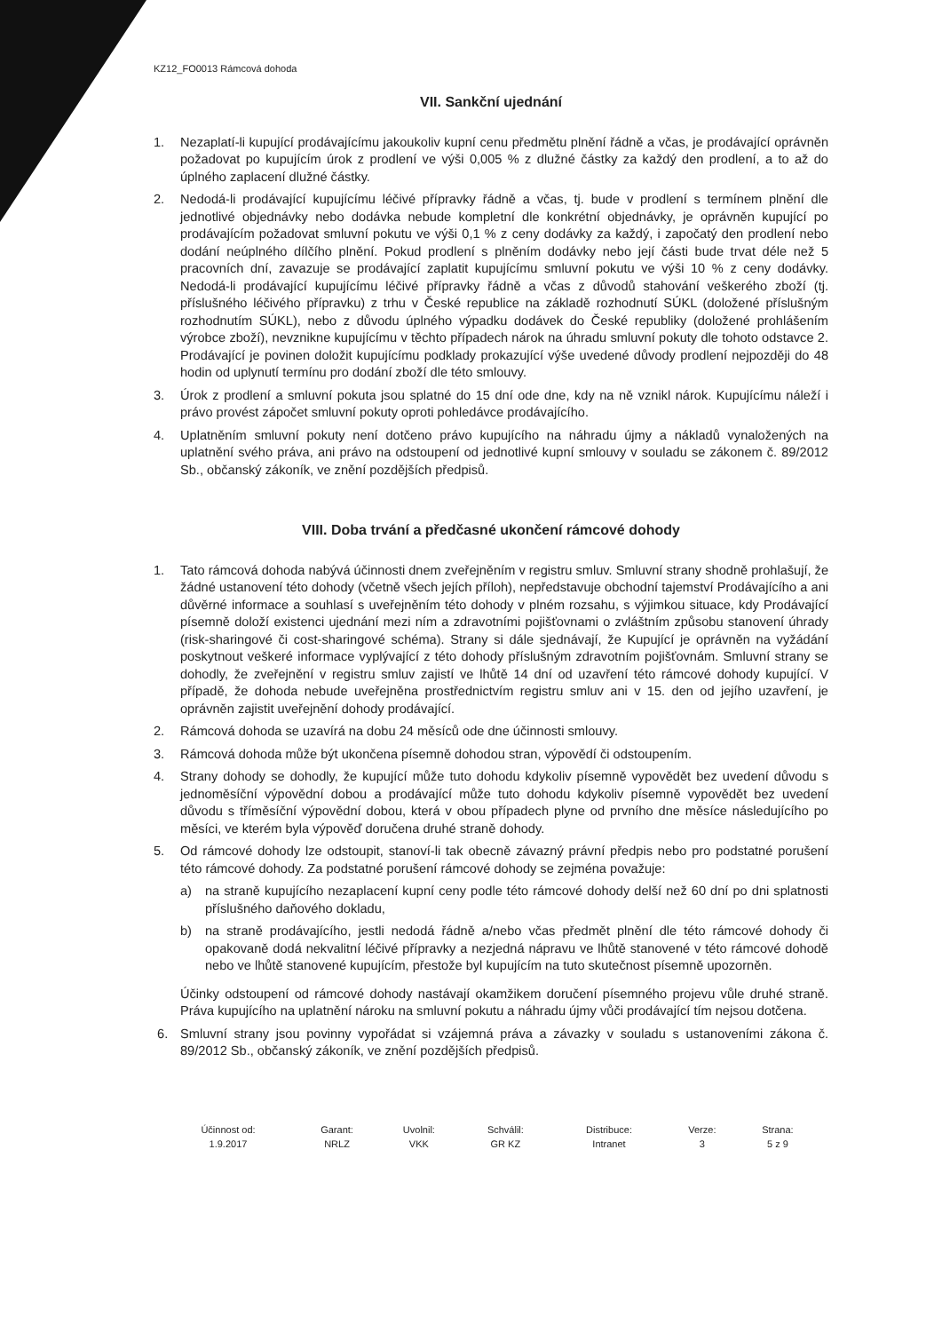KZ12_FO0013 Rámcová dohoda
VII. Sankční ujednání
1. Nezaplatí-li kupující prodávajícímu jakoukoliv kupní cenu předmětu plnění řádně a včas, je prodávající oprávněn požadovat po kupujícím úrok z prodlení ve výši 0,005 % z dlužné částky za každý den prodlení, a to až do úplného zaplacení dlužné částky.
2. Nedodá-li prodávající kupujícímu léčivé přípravky řádně a včas, tj. bude v prodlení s termínem plnění dle jednotlivé objednávky nebo dodávka nebude kompletní dle konkrétní objednávky, je oprávněn kupující po prodávajícím požadovat smluvní pokutu ve výši 0,1 % z ceny dodávky za každý, i započatý den prodlení nebo dodání neúplného dílčího plnění. Pokud prodlení s plněním dodávky nebo její části bude trvat déle než 5 pracovních dní, zavazuje se prodávající zaplatit kupujícímu smluvní pokutu ve výši 10 % z ceny dodávky. Nedodá-li prodávající kupujícímu léčivé přípravky řádně a včas z důvodů stahování veškerého zboží (tj. příslušného léčivého přípravku) z trhu v České republice na základě rozhodnutí SÚKL (doložené příslušným rozhodnutím SÚKL), nebo z důvodu úplného výpadku dodávek do České republiky (doložené prohlášením výrobce zboží), nevznikne kupujícímu v těchto případech nárok na úhradu smluvní pokuty dle tohoto odstavce 2. Prodávající je povinen doložit kupujícímu podklady prokazující výše uvedené důvody prodlení nejpozději do 48 hodin od uplynutí termínu pro dodání zboží dle této smlouvy.
3. Úrok z prodlení a smluvní pokuta jsou splatné do 15 dní ode dne, kdy na ně vznikl nárok. Kupujícímu náleží i právo provést zápočet smluvní pokuty oproti pohledávce prodávajícího.
4. Uplatněním smluvní pokuty není dotčeno právo kupujícího na náhradu újmy a nákladů vynaložených na uplatnění svého práva, ani právo na odstoupení od jednotlivé kupní smlouvy v souladu se zákonem č. 89/2012 Sb., občanský zákoník, ve znění pozdějších předpisů.
VIII. Doba trvání a předčasné ukončení rámcové dohody
1. Tato rámcová dohoda nabývá účinnosti dnem zveřejněním v registru smluv. Smluvní strany shodně prohlašují, že žádné ustanovení této dohody (včetně všech jejích příloh), nepředstavuje obchodní tajemství Prodávajícího a ani důvěrné informace a souhlasí s uveřejněním této dohody v plném rozsahu, s výjimkou situace, kdy Prodávající písemně doloží existenci ujednání mezi ním a zdravotními pojišťovnami o zvláštním způsobu stanovení úhrady (risk-sharingové či cost-sharingové schéma). Strany si dále sjednávají, že Kupující je oprávněn na vyžádání poskytnout veškeré informace vyplývající z této dohody příslušným zdravotním pojišťovnám. Smluvní strany se dohodly, že zveřejnění v registru smluv zajistí ve lhůtě 14 dní od uzavření této rámcové dohody kupující. V případě, že dohoda nebude uveřejněna prostřednictvím registru smluv ani v 15. den od jejího uzavření, je oprávněn zajistit uveřejnění dohody prodávající.
2. Rámcová dohoda se uzavírá na dobu 24 měsíců ode dne účinnosti smlouvy.
3. Rámcová dohoda může být ukončena písemně dohodou stran, výpovědí či odstoupením.
4. Strany dohody se dohodly, že kupující může tuto dohodu kdykoliv písemně vypovědět bez uvedení důvodu s jednoměsíční výpovědní dobou a prodávající může tuto dohodu kdykoliv písemně vypovědět bez uvedení důvodu s tříměsíční výpovědní dobou, která v obou případech plyne od prvního dne měsíce následujícího po měsíci, ve kterém byla výpověď doručena druhé straně dohody.
5. Od rámcové dohody lze odstoupit, stanoví-li tak obecně závazný právní předpis nebo pro podstatné porušení této rámcové dohody. Za podstatné porušení rámcové dohody se zejména považuje:
a) na straně kupujícího nezaplacení kupní ceny podle této rámcové dohody delší než 60 dní po dni splatnosti příslušného daňového dokladu,
b) na straně prodávajícího, jestli nedodá řádně a/nebo včas předmět plnění dle této rámcové dohody či opakovaně dodá nekvalitní léčivé přípravky a nezjedná nápravu ve lhůtě stanovené v této rámcové dohodě nebo ve lhůtě stanovené kupujícím, přestože byl kupujícím na tuto skutečnost písemně upozorněn.
Účinky odstoupení od rámcové dohody nastávají okamžikem doručení písemného projevu vůle druhé straně. Práva kupujícího na uplatnění nároku na smluvní pokutu a náhradu újmy vůči prodávající tím nejsou dotčena.
6. Smluvní strany jsou povinny vypořádat si vzájemná práva a závazky v souladu s ustanoveními zákona č. 89/2012 Sb., občanský zákoník, ve znění pozdějších předpisů.
| Účinnost od: | Garant: | Uvolnil: | Schválil: | Distribuce: | Verze: | Strana: |
| --- | --- | --- | --- | --- | --- | --- |
| 1.9.2017 | NRLZ | VKK | GR KZ | Intranet | 3 | 5 z 9 |